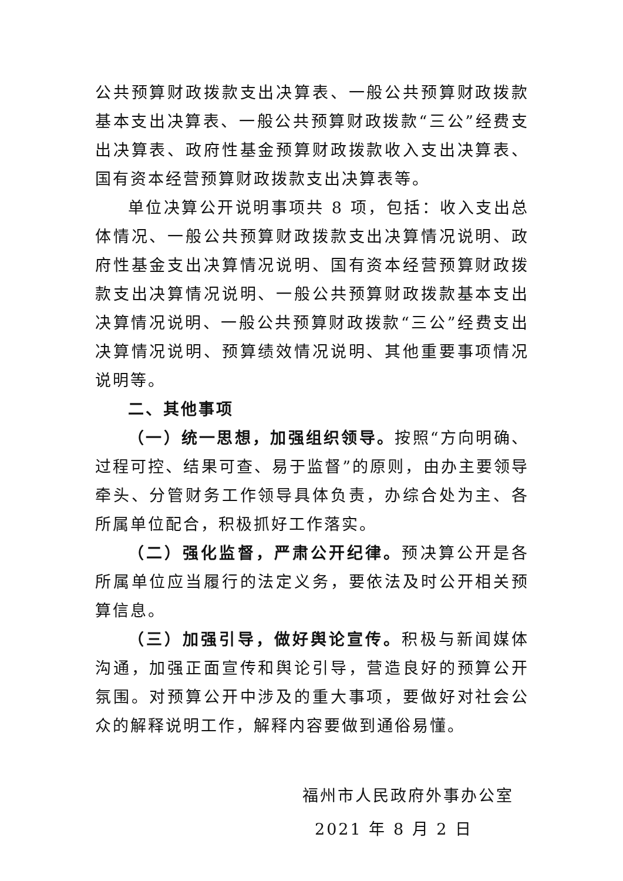公共预算财政拨款支出决算表、一般公共预算财政拨款基本支出决算表、一般公共预算财政拨款“三公”经费支出决算表、政府性基金预算财政拨款收入支出决算表、国有资本经营预算财政拨款支出决算表等。
单位决算公开说明事项共 8 项，包括：收入支出总体情况、一般公共预算财政拨款支出决算情况说明、政府性基金支出决算情况说明、国有资本经营预算财政拨款支出决算情况说明、一般公共预算财政拨款基本支出决算情况说明、一般公共预算财政拨款“三公”经费支出决算情况说明、预算绩效情况说明、其他重要事项情况说明等。
二、其他事项
（一）统一思想，加强组织领导。按照“方向明确、过程可控、结果可查、易于监督”的原则，由办主要领导牵头、分管财务工作领导具体负责，办综合处为主、各所属单位配合，积极抓好工作落实。
（二）强化监督，严肃公开纪律。预决算公开是各所属单位应当履行的法定义务，要依法及时公开相关预算信息。
（三）加强引导，做好舆论宣传。积极与新闻媒体沟通，加强正面宣传和舆论引导，营造良好的预算公开氛围。对预算公开中涉及的重大事项，要做好对社会公众的解释说明工作，解释内容要做到通俗易懂。
福州市人民政府外事办公室
2021 年 8 月 2 日